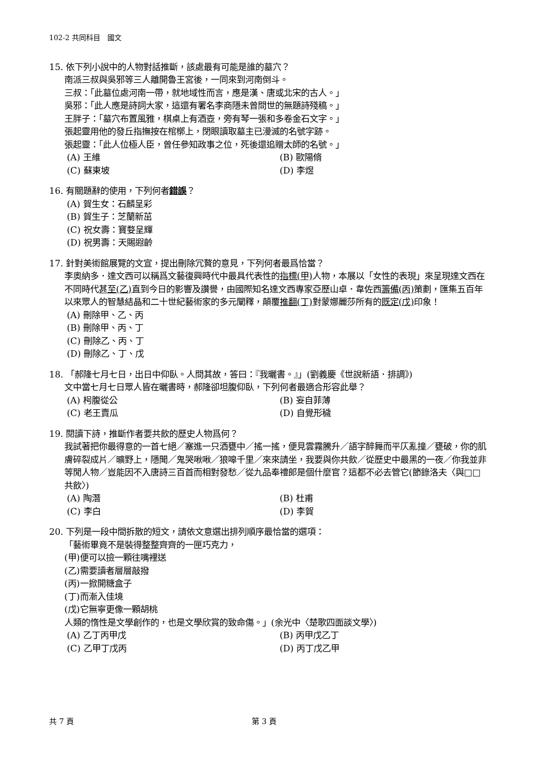102-2 共同科目　國文
15. 依下列小說中的人物對話推斷，該處最有可能是誰的墓穴？
南派三叔與吳邪等三人離開魯王宮後，一同來到河南倒斗。
三叔：「此墓位處河南一帶，就地域性而言，應是漢、唐或北宋的古人。」
吳邪：「此人應是詩詞大家，這還有署名李商隱未曾問世的無題詩殘稿。」
王胖子：「墓穴布置風雅，棋桌上有酒壺，旁有琴一張和多卷金石文字。」
張起靈用他的發丘指撫按在棺槨上，閉眼讀取墓主已漫滅的名號字跡。
張起靈：「此人位極人臣，曾任參知政事之位，死後還追贈太師的名號。」
(A) 王維
(B) 歐陽脩
(C) 蘇東坡
(D) 李煜
16. 有關題辭的使用，下列何者錯誤？
(A) 賀生女：石麟呈彩
(B) 賀生子：芝蘭新茁
(C) 祝女壽：寶婺呈輝
(D) 祝男壽：天賜遐齡
17. 針對美術館展覽的文宣，提出刪除冗贅的意見，下列何者最爲恰當？
李奧納多．達文西可以稱爲文藝復興時代中最具代表性的指標(甲) 人物，本展以「女性的表現」來呈現達文西在不同時代甚至(乙) 直到今日的影響及讚譽，由國際知名達文西專家亞歷山卓．韋佐西籌備(丙) 策劃，匯集五百年以來眾人的智慧結晶和二十世紀藝術家的多元闡釋，顛覆推翻(丁) 對蒙娜麗莎所有的既定(戊) 印象！
(A) 刪除甲、乙、丙
(B) 刪除甲、丙、丁
(C) 刪除乙、丙、丁
(D) 刪除乙、丁、戊
18. 「郝隆七月七日，出日中仰臥。人問其故，答曰：『我曬書。』」(劉義慶《世說新語．排調》)
文中當七月七日眾人皆在曬書時，郝隆卻坦腹仰臥，下列何者最適合形容此舉？
(A) 枵腹從公
(B) 妄自菲薄
(C) 老王賣瓜
(D) 自覺形穢
19. 閱讀下詩，推斷作者要共飲的歷史人物爲何？
我試著把你最得意的一首七絕／塞進一只酒甕中／搖一搖，便見雲霧騰升／語字醉舞而平仄亂撞／甕破，你的肌膚碎裂成片／曠野上，隱聞／鬼哭啾啾／狼嗥千里／來來請坐，我要與你共飲／從歷史中最黑的一夜／你我並非等閒人物／豈能因不入唐詩三百首而相對發愁／從九品奉禮郎是個什麼官？這都不必去管它(節錄洛夫〈與□□共飲〉)
(A) 陶潛
(B) 杜甫
(C) 李白
(D) 李賀
20. 下列是一段中間拆散的短文，請依文意選出排列順序最恰當的選項：
「藝術畢竟不是裝得整整齊齊的一匣巧克力，
(甲)便可以撿一顆往嘴裡送
(乙)需要讀者層層敲撥
(丙)一掀開糖盒子
(丁)而漸入佳境
(戊)它無寧更像一顆胡桃
人類的惰性是文學創作的，也是文學欣賞的致命傷。」(余光中〈楚歌四面談文學〉)
(A) 乙丁丙甲戊
(B) 丙甲戊乙丁
(C) 乙甲丁戊丙
(D) 丙丁戊乙甲
共 7 頁 第 3 頁